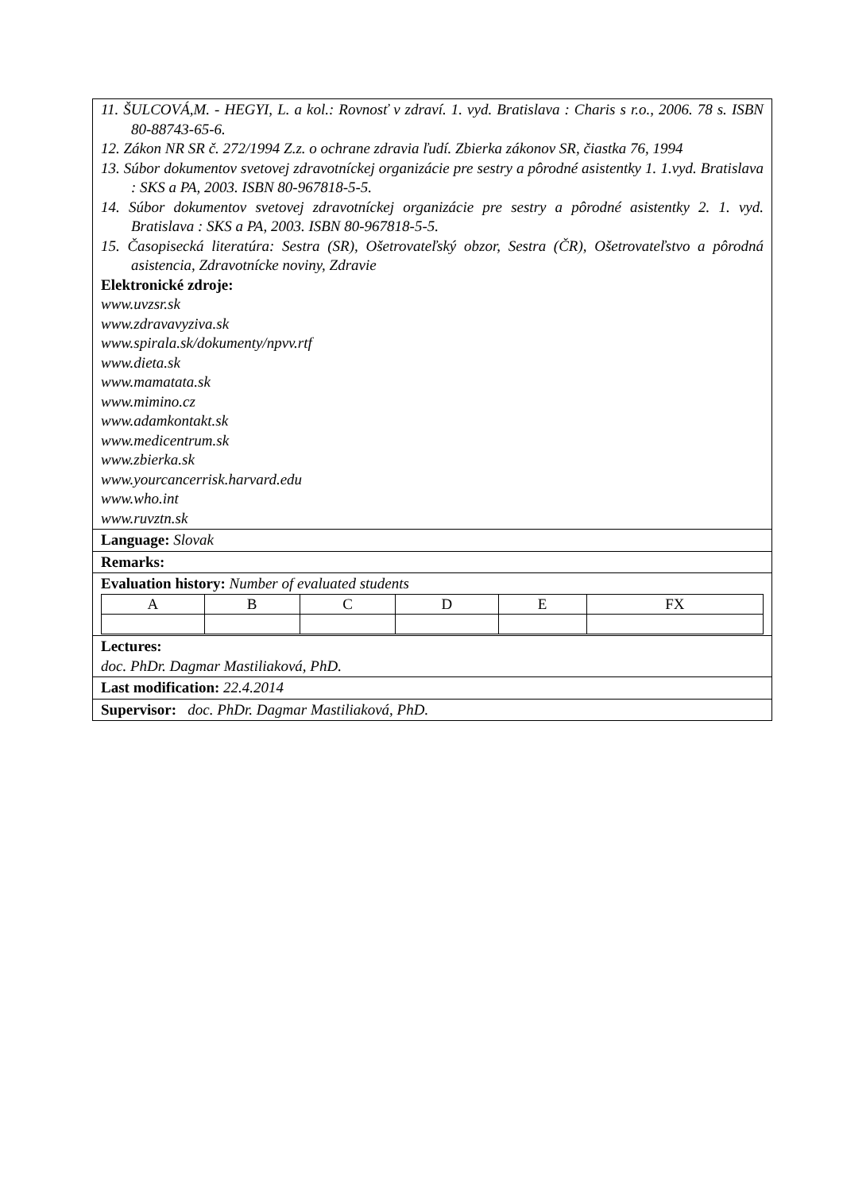11. ŠULCOVÁ,M. - HEGYI, L. a kol.: Rovnosť v zdraví. 1. vyd. Bratislava : Charis s r.o., 2006. 78 s. ISBN 80-88743-65-6.
12. Zákon NR SR č. 272/1994 Z.z. o ochrane zdravia ľudí. Zbierka zákonov SR, čiastka 76, 1994
13. Súbor dokumentov svetovej zdravotníckej organizácie pre sestry a pôrodné asistentky 1. 1.vyd. Bratislava : SKS a PA, 2003. ISBN 80-967818-5-5.
14. Súbor dokumentov svetovej zdravotníckej organizácie pre sestry a pôrodné asistentky 2. 1. vyd. Bratislava : SKS a PA, 2003. ISBN 80-967818-5-5.
15. Časopisecká literatúra: Sestra (SR), Ošetrovateľský obzor, Sestra (ČR), Ošetrovateľstvo a pôrodná asistencia, Zdravotnícke noviny, Zdravie
Elektronické zdroje:
www.uvzsr.sk
www.zdravavyziva.sk
www.spirala.sk/dokumenty/npvv.rtf
www.dieta.sk
www.mamatata.sk
www.mimino.cz
www.adamkontakt.sk
www.medicentrum.sk
www.zbierka.sk
www.yourcancerrisk.harvard.edu
www.who.int
www.ruvztn.sk
Language: Slovak
Remarks:
Evaluation history: Number of evaluated students
| A | B | C | D | E | FX |
Lectures:
doc. PhDr. Dagmar Mastiliaková, PhD.
Last modification: 22.4.2014
Supervisor: doc. PhDr. Dagmar Mastiliaková, PhD.